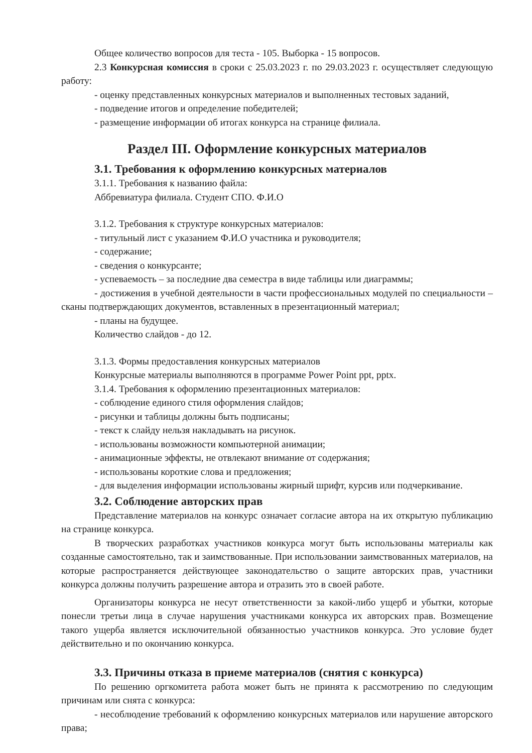Общее количество вопросов для теста - 105. Выборка - 15 вопросов.
2.3 Конкурсная комиссия в сроки с 25.03.2023 г. по 29.03.2023 г. осуществляет следующую работу:
- оценку представленных конкурсных материалов и выполненных тестовых заданий,
- подведение итогов и определение победителей;
- размещение информации об итогах конкурса на странице филиала.
Раздел III. Оформление конкурсных материалов
3.1. Требования к оформлению конкурсных материалов
3.1.1. Требования к названию файла:
Аббревиатура филиала. Студент СПО. Ф.И.О
3.1.2. Требования к структуре конкурсных материалов:
- титульный лист с указанием Ф.И.О участника и руководителя;
- содержание;
- сведения о конкурсанте;
- успеваемость – за последние два семестра в виде таблицы или диаграммы;
- достижения в учебной деятельности в части профессиональных модулей по специальности – сканы подтверждающих документов, вставленных в презентационный материал;
- планы на будущее.
Количество слайдов - до 12.
3.1.3. Формы предоставления конкурсных материалов
Конкурсные материалы выполняются в программе Power Point ppt, pptx.
3.1.4. Требования к оформлению презентационных материалов:
- соблюдение единого стиля оформления слайдов;
- рисунки и таблицы должны быть подписаны;
- текст к слайду нельзя накладывать на рисунок.
- использованы возможности компьютерной анимации;
- анимационные эффекты, не отвлекают внимание от содержания;
- использованы короткие слова и предложения;
- для выделения информации использованы жирный шрифт, курсив или подчеркивание.
3.2. Соблюдение авторских прав
Представление материалов на конкурс означает согласие автора на их открытую публикацию на странице конкурса.
В творческих разработках участников конкурса могут быть использованы материалы как созданные самостоятельно, так и заимствованные. При использовании заимствованных материалов, на которые распространяется действующее законодательство о защите авторских прав, участники конкурса должны получить разрешение автора и отразить это в своей работе.
Организаторы конкурса не несут ответственности за какой-либо ущерб и убытки, которые понесли третьи лица в случае нарушения участниками конкурса их авторских прав. Возмещение такого ущерба является исключительной обязанностью участников конкурса. Это условие будет действительно и по окончанию конкурса.
3.3. Причины отказа в приеме материалов (снятия с конкурса)
По решению оргкомитета работа может быть не принята к рассмотрению по следующим причинам или снята с конкурса:
- несоблюдение требований к оформлению конкурсных материалов или нарушение авторского права;